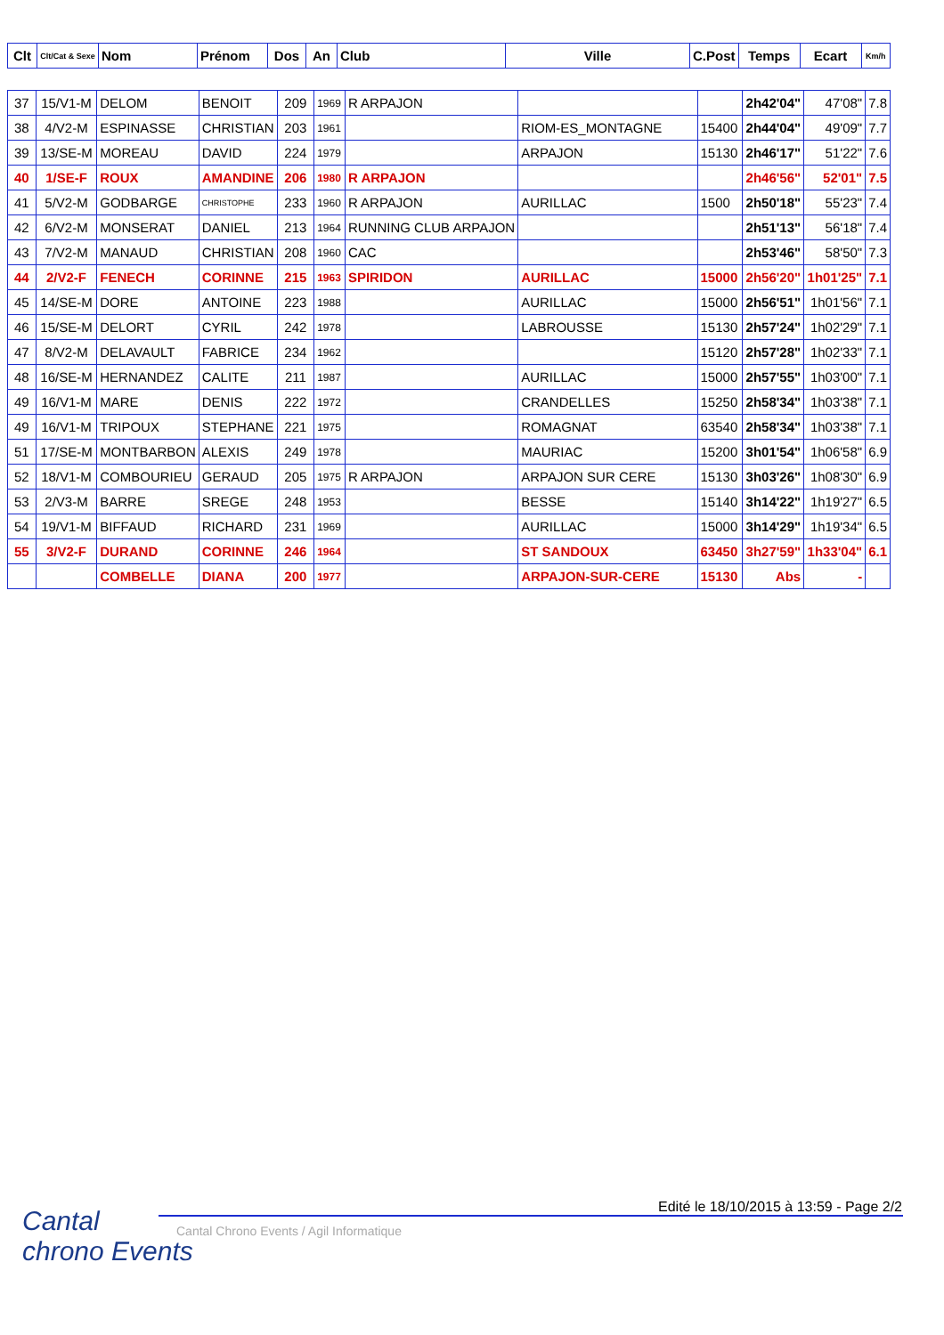| Clt | Clt/Cat & Sexe | Nom | Prénom | Dos | An | Club | Ville | C.Post | Temps | Ecart | Km/h |
| --- | --- | --- | --- | --- | --- | --- | --- | --- | --- | --- | --- |
| 37 | 15/V1-M | DELOM | BENOIT | 209 | 1969 | R ARPAJON | | | 2h42'04" | 47'08" | 7.8 |
| 38 | 4/V2-M | ESPINASSE | CHRISTIAN | 203 | 1961 | | RIOM-ES_MONTAGNE | 15400 | 2h44'04" | 49'09" | 7.7 |
| 39 | 13/SE-M | MOREAU | DAVID | 224 | 1979 | | ARPAJON | 15130 | 2h46'17" | 51'22" | 7.6 |
| 40 | 1/SE-F | ROUX | AMANDINE | 206 | 1980 | R ARPAJON | | | 2h46'56" | 52'01" | 7.5 |
| 41 | 5/V2-M | GODBARGE | CHRISTOPHE | 233 | 1960 | R ARPAJON | AURILLAC | 1500 | 2h50'18" | 55'23" | 7.4 |
| 42 | 6/V2-M | MONSERAT | DANIEL | 213 | 1964 | RUNNING CLUB ARPAJON | | | 2h51'13" | 56'18" | 7.4 |
| 43 | 7/V2-M | MANAUD | CHRISTIAN | 208 | 1960 | CAC | | | 2h53'46" | 58'50" | 7.3 |
| 44 | 2/V2-F | FENECH | CORINNE | 215 | 1963 | SPIRIDON | AURILLAC | 15000 | 2h56'20" | 1h01'25" | 7.1 |
| 45 | 14/SE-M | DORE | ANTOINE | 223 | 1988 | | AURILLAC | 15000 | 2h56'51" | 1h01'56" | 7.1 |
| 46 | 15/SE-M | DELORT | CYRIL | 242 | 1978 | | LABROUSSE | 15130 | 2h57'24" | 1h02'29" | 7.1 |
| 47 | 8/V2-M | DELAVAULT | FABRICE | 234 | 1962 | | | 15120 | 2h57'28" | 1h02'33" | 7.1 |
| 48 | 16/SE-M | HERNANDEZ | CALITE | 211 | 1987 | | AURILLAC | 15000 | 2h57'55" | 1h03'00" | 7.1 |
| 49 | 16/V1-M | MARE | DENIS | 222 | 1972 | | CRANDELLES | 15250 | 2h58'34" | 1h03'38" | 7.1 |
| 49 | 16/V1-M | TRIPOUX | STEPHANE | 221 | 1975 | | ROMAGNAT | 63540 | 2h58'34" | 1h03'38" | 7.1 |
| 51 | 17/SE-M | MONTBARBON | ALEXIS | 249 | 1978 | | MAURIAC | 15200 | 3h01'54" | 1h06'58" | 6.9 |
| 52 | 18/V1-M | COMBOURIEU | GERAUD | 205 | 1975 | R ARPAJON | ARPAJON SUR CERE | 15130 | 3h03'26" | 1h08'30" | 6.9 |
| 53 | 2/V3-M | BARRE | SREGE | 248 | 1953 | | BESSE | 15140 | 3h14'22" | 1h19'27" | 6.5 |
| 54 | 19/V1-M | BIFFAUD | RICHARD | 231 | 1969 | | AURILLAC | 15000 | 3h14'29" | 1h19'34" | 6.5 |
| 55 | 3/V2-F | DURAND | CORINNE | 246 | 1964 | | ST SANDOUX | 63450 | 3h27'59" | 1h33'04" | 6.1 |
| | | COMBELLE | DIANA | 200 | 1977 | | ARPAJON-SUR-CERE | 15130 | Abs | - | |
Cantal
chrono Events
Edité le 18/10/2015 à 13:59 - Page 2/2
Cantal Chrono Events / Agil Informatique